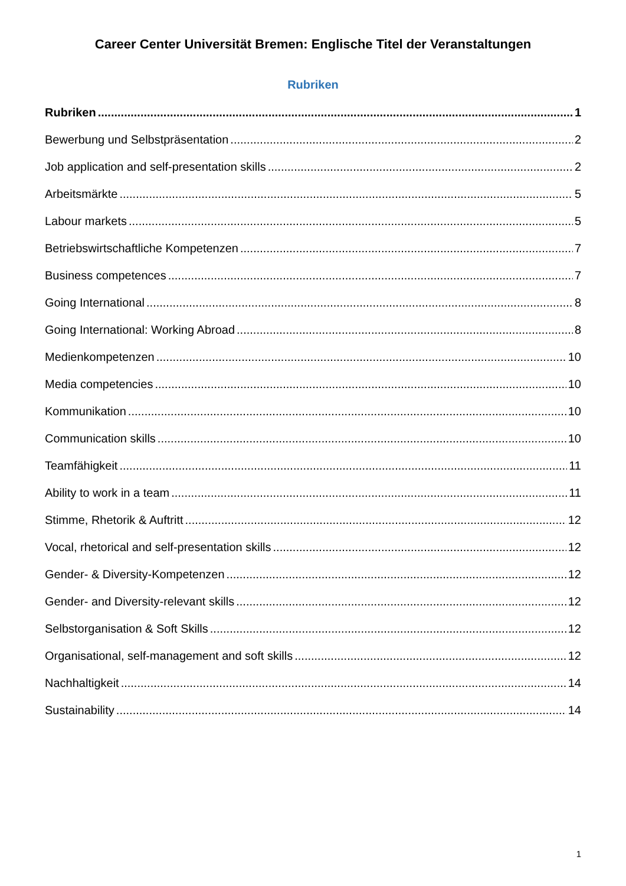Career Center Universität Bremen: Englische Titel der Veranstaltungen
Rubriken
Rubriken 1
Bewerbung und Selbstpräsentation 2
Job application and self-presentation skills 2
Arbeitsmärkte 5
Labour markets 5
Betriebswirtschaftliche Kompetenzen 7
Business competences 7
Going International 8
Going International: Working Abroad 8
Medienkompetenzen 10
Media competencies 10
Kommunikation 10
Communication skills 10
Teamfähigkeit 11
Ability to work in a team 11
Stimme, Rhetorik & Auftritt 12
Vocal, rhetorical and self-presentation skills 12
Gender- & Diversity-Kompetenzen 12
Gender- and Diversity-relevant skills 12
Selbstorganisation & Soft Skills 12
Organisational, self-management and soft skills 12
Nachhaltigkeit 14
Sustainability 14
1